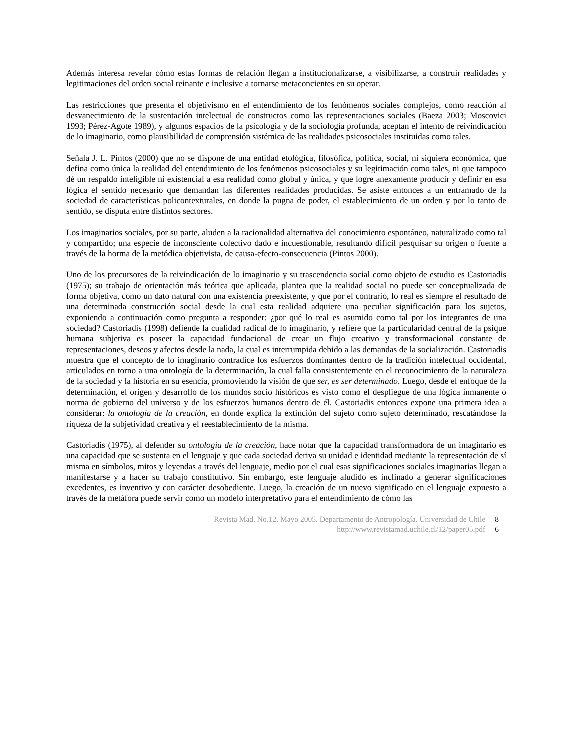Además interesa revelar cómo estas formas de relación llegan a institucionalizarse, a visibilizarse, a construir realidades y legitimaciones del orden social reinante e inclusive a tornarse metaconcientes en su operar.
Las restricciones que presenta el objetivismo en el entendimiento de los fenómenos sociales complejos, como reacción al desvanecimiento de la sustentación intelectual de constructos como las representaciones sociales (Baeza 2003; Moscovici 1993; Pérez-Agote 1989), y algunos espacios de la psicología y de la sociología profunda, aceptan el intento de reivindicación de lo imaginario, como plausibilidad de comprensión sistémica de las realidades psicosociales instituidas como tales.
Señala J. L. Pintos (2000) que no se dispone de una entidad etológica, filosófica, política, social, ni siquiera económica, que defina como única la realidad del entendimiento de los fenómenos psicosociales y su legitimación como tales, ni que tampoco dé un respaldo inteligible ni existencial a esa realidad como global y única, y que logre anexamente producir y definir en esa lógica el sentido necesario que demandan las diferentes realidades producidas. Se asiste entonces a un entramado de la sociedad de características policontexturales, en donde la pugna de poder, el establecimiento de un orden y por lo tanto de sentido, se disputa entre distintos sectores.
Los imaginarios sociales, por su parte, aluden a la racionalidad alternativa del conocimiento espontáneo, naturalizado como tal y compartido; una especie de inconsciente colectivo dado e incuestionable, resultando difícil pesquisar su origen o fuente a través de la horma de la metódica objetivista, de causa-efecto-consecuencia (Pintos 2000).
Uno de los precursores de la reivindicación de lo imaginario y su trascendencia social como objeto de estudio es Castoriadis (1975); su trabajo de orientación más teórica que aplicada, plantea que la realidad social no puede ser conceptualizada de forma objetiva, como un dato natural con una existencia preexistente, y que por el contrario, lo real es siempre el resultado de una determinada construcción social desde la cual esta realidad adquiere una peculiar significación para los sujetos, exponiendo a continuación como pregunta a responder: ¿por qué lo real es asumido como tal por los integrantes de una sociedad? Castoriadis (1998) defiende la cualidad radical de lo imaginario, y refiere que la particularidad central de la psique humana subjetiva es poseer la capacidad fundacional de crear un flujo creativo y transformacional constante de representaciones, deseos y afectos desde la nada, la cual es interrumpida debido a las demandas de la socialización. Castoriadis muestra que el concepto de lo imaginario contradice los esfuerzos dominantes dentro de la tradición intelectual occidental, articulados en torno a una ontología de la determinación, la cual falla consistentemente en el reconocimiento de la naturaleza de la sociedad y la historia en su esencia, promoviendo la visión de que ser, es ser determinado. Luego, desde el enfoque de la determinación, el origen y desarrollo de los mundos socio históricos es visto como el despliegue de una lógica inmanente o norma de gobierno del universo y de los esfuerzos humanos dentro de él. Castoriadis entonces expone una primera idea a considerar: la ontología de la creación, en donde explica la extinción del sujeto como sujeto determinado, rescatándose la riqueza de la subjetividad creativa y el reestablecimiento de la misma.
Castoriadis (1975), al defender su ontología de la creación, hace notar que la capacidad transformadora de un imaginario es una capacidad que se sustenta en el lenguaje y que cada sociedad deriva su unidad e identidad mediante la representación de sí misma en símbolos, mitos y leyendas a través del lenguaje, medio por el cual esas significaciones sociales imaginarias llegan a manifestarse y a hacer su trabajo constitutivo. Sin embargo, este lenguaje aludido es inclinado a generar significaciones excedentes, es inventivo y con carácter desobediente. Luego, la creación de un nuevo significado en el lenguaje expuesto a través de la metáfora puede servir como un modelo interpretativo para el entendimiento de cómo las
Revista Mad. No.12. Mayo 2005. Departamento de Antropología. Universidad de Chile 8
http://www.revistamad.uchile.cl/12/paper05.pdf 6